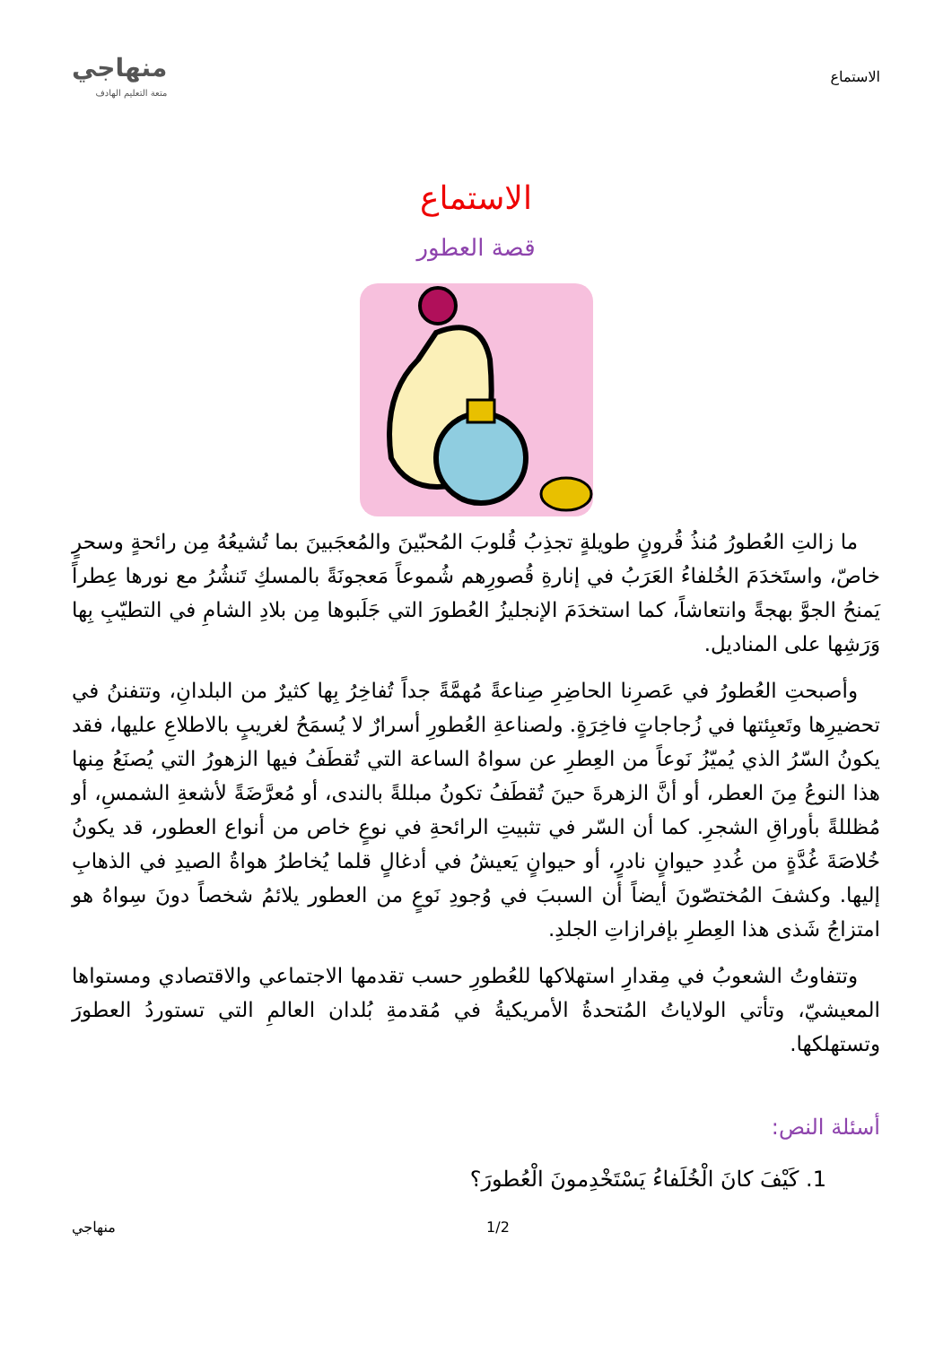الاستماع
منهاجي
متعة التعليم الهادف
الاستماع
قصة العطور
ما زالتِ العُطورُ مُنذُ قُرونٍ طويلةٍ تجذِبُ قُلوبَ المُحبّينَ والمُعجَبينَ بما تُشيعُهُ مِن رائحةٍ وسحرٍ خاصّ، واستَخدَمَ الخُلفاءُ العَرَبُ في إنارةِ قُصورِهم شُموعاً مَعجونَةً بالمسكِ تَنشُرُ مع نورها عِطراً يَمنحُ الجوَّ بهجةً وانتعاشاً، كما استخدَمَ الإنجليزُ العُطورَ التي جَلَبوها مِن بلادِ الشامِ في التطيّبِ بِها وَرَشِها على المناديل.
وأصبحتِ العُطورُ في عَصرِنا الحاضِرِ صِناعةً مُهمَّةً جداً تُفاخِرُ بِها كثيرٌ من البلدانِ، وتتفننُ في تحضيرِها وتَعبِئتها في زُجاجاتٍ فاخِرَةٍ. ولصناعةِ العُطورِ أسرارٌ لا يُسمَحُ لغريبٍ بالاطلاعِ عليها، فقد يكونُ السّرُ الذي يُميّزُ نَوعاً من العِطرِ عن سواهُ الساعة التي تُقطَفُ فيها الزهورُ التي يُصنَعُ مِنها هذا النوعُ مِنَ العطر، أو أنَّ الزهرةَ حينَ تُقطَفُ تكونُ مبللةً بالندى، أو مُعرَّضَةً لأشعةِ الشمسِ، أو مُظللةً بأوراقِ الشجرِ. كما أن السّر في تثبيتِ الرائحةِ في نوعٍ خاص من أنواع العطور، قد يكونُ خُلاصَةَ غُدَّةٍ من غُددِ حيوانٍ نادرٍ، أو حيوانٍ يَعيشُ في أدغالٍ قلما يُخاطرُ هواةُ الصيدِ في الذهابِ إليها. وكشفَ المُختصّونَ أيضاً أن السببَ في وُجودِ نَوعٍ من العطور يلائمُ شخصاً دونَ سِواهُ هو امتزاجُ شَذى هذا العِطرِ بإفرازاتِ الجلدِ.
وتتفاوتُ الشعوبُ في مِقدارِ استهلاكها للعُطورِ حسب تقدمها الاجتماعي والاقتصادي ومستواها المعيشيّ، وتأتي الولاياتُ المُتحدةُ الأمريكيةُ في مُقدمةِ بُلدان العالمِ التي تستوردُ العطورَ وتستهلكها.
أسئلة النص:
1. كَيْفَ كانَ الْخُلَفاءُ يَسْتَخْدِمونَ الْعُطورَ؟
1/2 منهاجي